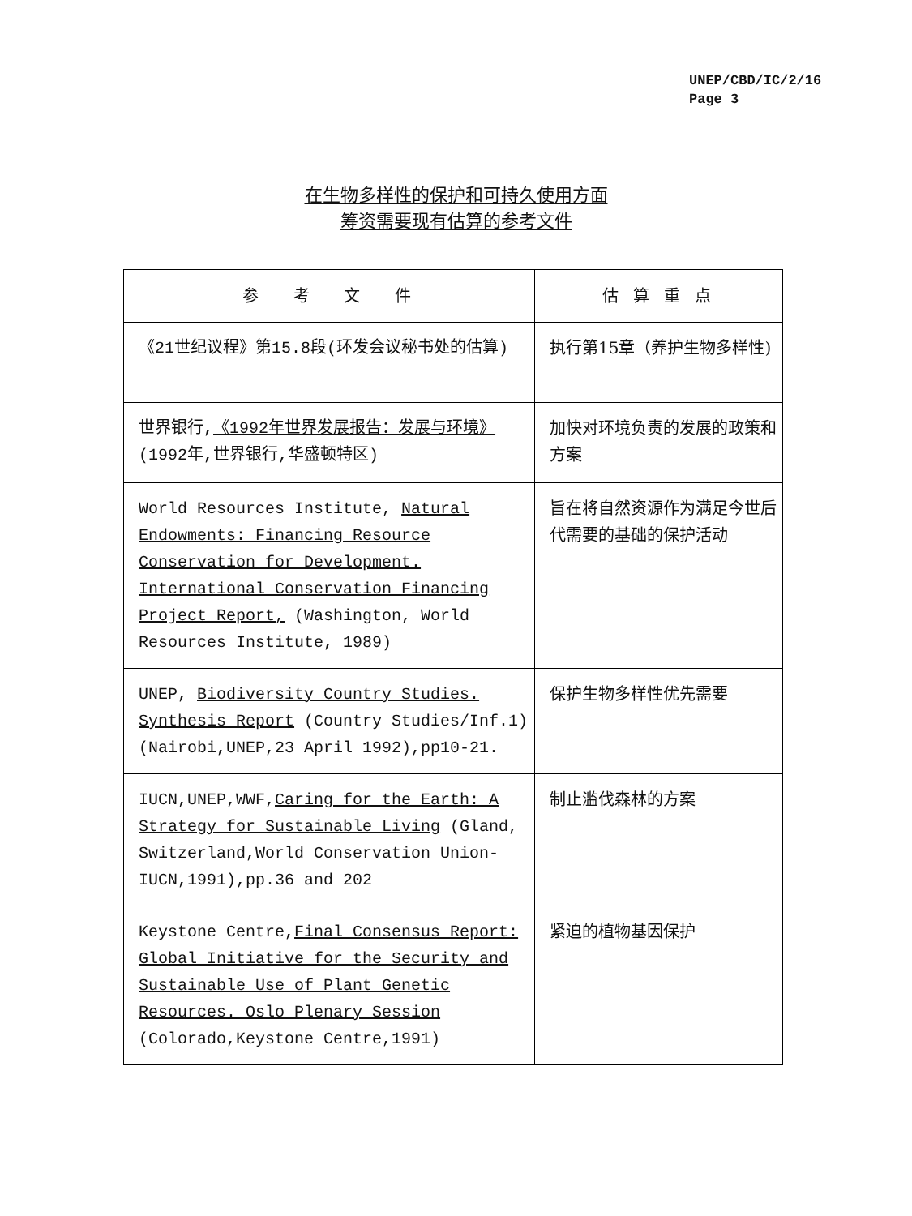UNEP/CBD/IC/2/16
Page 3
在生物多样性的保护和可持久使用方面
筹资需要现有估算的参考文件
| 参 考 文 件 | 估算重点 |
| --- | --- |
| 《21世纪议程》第15.8段(环发会议秘书处的估算) | 执行第15章（养护生物多样性) |
| 世界银行, 《1992年世界发展报告：发展与环境》 (1992年,世界银行,华盛顿特区) | 加快对环境负责的发展的政策和方案 |
| World Resources Institute, Natural Endowments: Financing Resource Conservation for Development. International Conservation Financing Project Report, (Washington, World Resources Institute, 1989) | 旨在将自然资源作为满足今世后代需要的基础的保护活动 |
| UNEP, Biodiversity Country Studies. Synthesis Report (Country Studies/Inf.1) (Nairobi,UNEP,23 April 1992),pp10-21. | 保护生物多样性优先需要 |
| IUCN,UNEP,WWF, Caring for the Earth: A Strategy for Sustainable Living (Gland, Switzerland,World Conservation Union-IUCN,1991),pp.36 and 202 | 制止滥伐森林的方案 |
| Keystone Centre, Final Consensus Report: Global Initiative for the Security and Sustainable Use of Plant Genetic Resources. Oslo Plenary Session (Colorado,Keystone Centre,1991) | 紧迫的植物基因保护 |